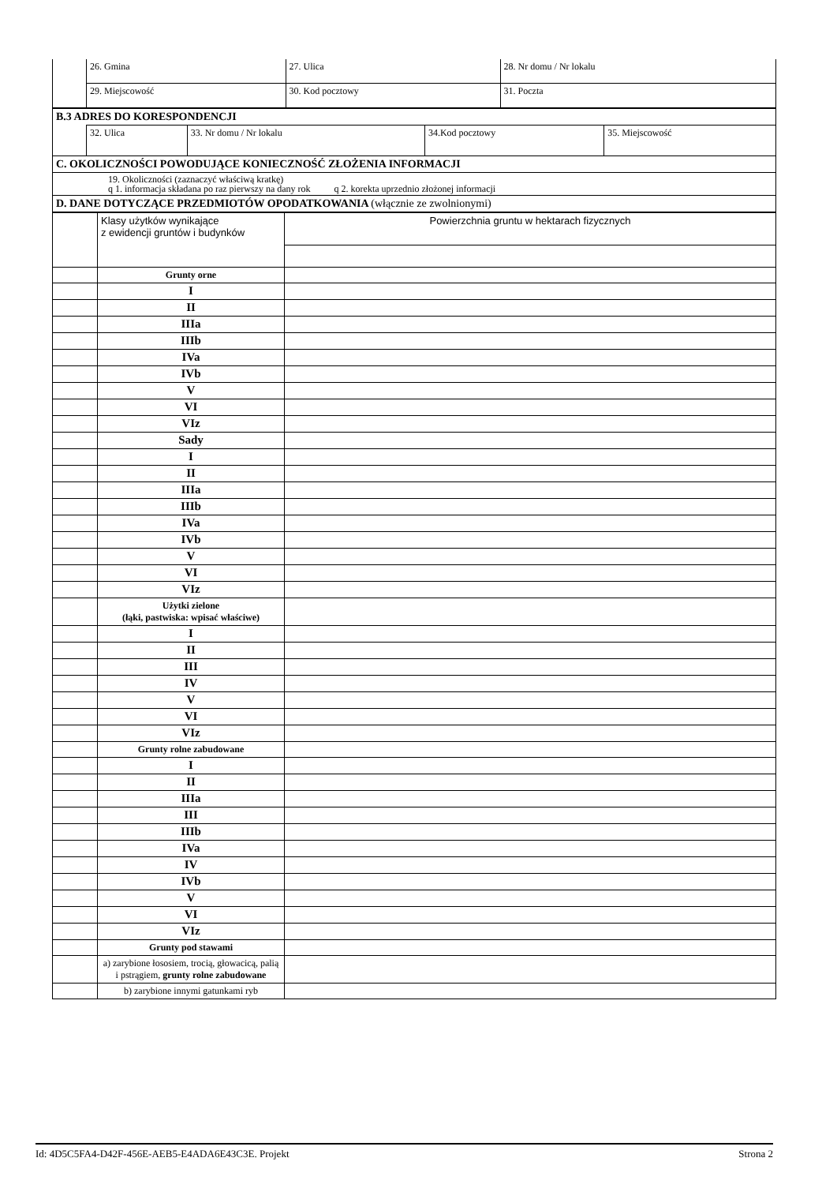| | 26. Gmina | 27. Ulica | | 28. Nr domu / Nr lokalu |
| | 29. Miejscowość | | 30. Kod pocztowy | 31. Poczta |
| B.3 ADRES DO KORESPONDENCJI | | | | |
| | 32. Ulica | 33. Nr domu / Nr lokalu | 34.Kod pocztowy | 35. Miejscowość |
| C. OKOLICZNOŚCI POWODUJĄCE KONIECZNOŚĆ ZŁOŻENIA INFORMACJI | | | | |
| 19. Okoliczności (zaznaczyć właściwą kratkę) q 1. informacja składana po raz pierwszy na dany rok q 2. korekta uprzednio złożonej informacji | | | | |
| D. DANE DOTYCZĄCE PRZEDMIOTÓW OPODATKOWANIA (włącznie ze zwolnionymi) | | | | |
| | Klasy użytków wynikające z ewidencji gruntów i budynków | Powierzchnia gruntu w hektarach fizycznych |
| | Grunty orne | |
| | I | |
| | II | |
| | IIIa | |
| | IIIb | |
| | IVa | |
| | IVb | |
| | V | |
| | VI | |
| | VIz | |
| | Sady | |
| | I | |
| | II | |
| | IIIa | |
| | IIIb | |
| | IVa | |
| | IVb | |
| | V | |
| | VI | |
| | VIz | |
| | Użytki zielone (łąki, pastwiska: wpisać właściwe) | |
| | I | |
| | II | |
| | III | |
| | IV | |
| | V | |
| | VI | |
| | VIz | |
| | Grunty rolne zabudowane | |
| | I | |
| | II | |
| | IIIa | |
| | III | |
| | IIIb | |
| | IVa | |
| | IV | |
| | IVb | |
| | V | |
| | VI | |
| | VIz | |
| | Grunty pod stawami | |
| | a) zarybione łososiem, trocią, głowacicą, palią i pstrągiem, grunty rolne zabudowane | |
| | b) zarybione innymi gatunkami ryb | |
Id: 4D5C5FA4-D42F-456E-AEB5-E4ADA6E43C3E. Projekt Strona 2